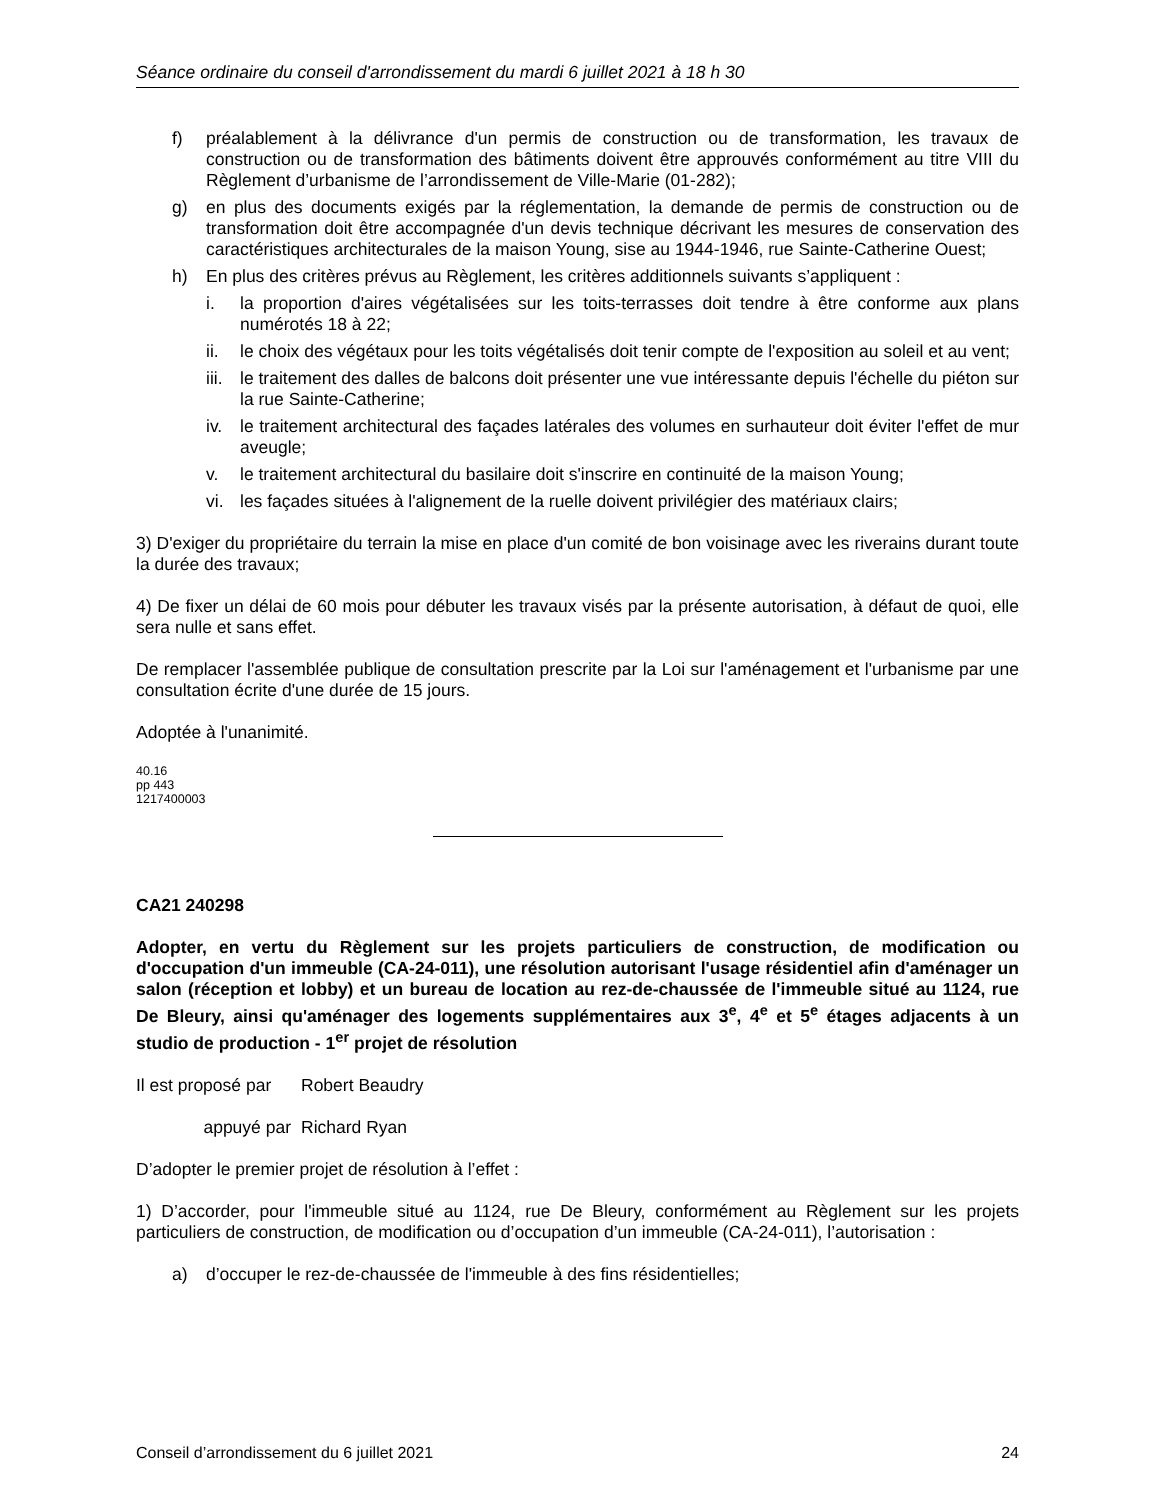Séance ordinaire du conseil d'arrondissement du mardi 6 juillet 2021 à 18 h 30
f) préalablement à la délivrance d'un permis de construction ou de transformation, les travaux de construction ou de transformation des bâtiments doivent être approuvés conformément au titre VIII du Règlement d’urbanisme de l’arrondissement de Ville-Marie (01-282);
g) en plus des documents exigés par la réglementation, la demande de permis de construction ou de transformation doit être accompagnée d'un devis technique décrivant les mesures de conservation des caractéristiques architecturales de la maison Young, sise au 1944-1946, rue Sainte-Catherine Ouest;
h) En plus des critères prévus au Règlement, les critères additionnels suivants s’appliquent :
i. la proportion d'aires végétalisées sur les toits-terrasses doit tendre à être conforme aux plans numérotés 18 à 22;
ii. le choix des végétaux pour les toits végétalisés doit tenir compte de l'exposition au soleil et au vent;
iii. le traitement des dalles de balcons doit présenter une vue intéressante depuis l'échelle du piéton sur la rue Sainte-Catherine;
iv. le traitement architectural des façades latérales des volumes en surhauteur doit éviter l'effet de mur aveugle;
v. le traitement architectural du basilaire doit s'inscrire en continuité de la maison Young;
vi. les façades situées à l'alignement de la ruelle doivent privilégier des matériaux clairs;
3) D'exiger du propriétaire du terrain la mise en place d'un comité de bon voisinage avec les riverains durant toute la durée des travaux;
4) De fixer un délai de 60 mois pour débuter les travaux visés par la présente autorisation, à défaut de quoi, elle sera nulle et sans effet.
De remplacer l'assemblée publique de consultation prescrite par la Loi sur l'aménagement et l'urbanisme par une consultation écrite d'une durée de 15 jours.
Adoptée à l'unanimité.
40.16
pp 443
1217400003
CA21 240298
Adopter, en vertu du Règlement sur les projets particuliers de construction, de modification ou d'occupation d'un immeuble (CA-24-011), une résolution autorisant l'usage résidentiel afin d'aménager un salon (réception et lobby) et un bureau de location au rez-de-chaussée de l'immeuble situé au 1124, rue De Bleury, ainsi qu'aménager des logements supplémentaires aux 3<sup>e</sup>, 4<sup>e</sup> et 5<sup>e</sup> étages adjacents à un studio de production - 1<sup>er</sup> projet de résolution
Il est proposé par Robert Beaudry
appuyé par Richard Ryan
D’adopter le premier projet de résolution à l’effet :
1) D’accorder, pour l'immeuble situé au 1124, rue De Bleury, conformément au Règlement sur les projets particuliers de construction, de modification ou d’occupation d’un immeuble (CA-24-011), l’autorisation :
a) d’occuper le rez-de-chaussée de l'immeuble à des fins résidentielles;
Conseil d’arrondissement du 6 juillet 2021 24